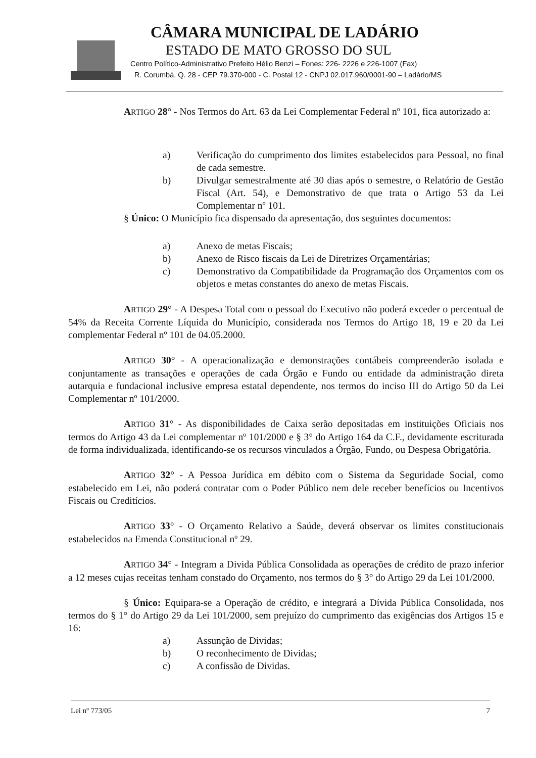CÂMARA MUNICIPAL DE LADÁRIO
ESTADO DE MATO GROSSO DO SUL
Centro Político-Administrativo Prefeito Hélio Benzi – Fones: 226- 2226 e 226-1007 (Fax)
R. Corumbá, Q. 28 - CEP 79.370-000 - C. Postal 12 - CNPJ 02.017.960/0001-90 – Ladário/MS
ARTIGO 28° - Nos Termos do Art. 63 da Lei Complementar Federal nº 101, fica autorizado a:
a) Verificação do cumprimento dos limites estabelecidos para Pessoal, no final de cada semestre.
b) Divulgar semestralmente até 30 dias após o semestre, o Relatório de Gestão Fiscal (Art. 54), e Demonstrativo de que trata o Artigo 53 da Lei Complementar nº 101.
§ Único: O Município fica dispensado da apresentação, dos seguintes documentos:
a) Anexo de metas Fiscais;
b) Anexo de Risco fiscais da Lei de Diretrizes Orçamentárias;
c) Demonstrativo da Compatibilidade da Programação dos Orçamentos com os objetos e metas constantes do anexo de metas Fiscais.
ARTIGO 29° - A Despesa Total com o pessoal do Executivo não poderá exceder o percentual de 54% da Receita Corrente Líquida do Município, considerada nos Termos do Artigo 18, 19 e 20 da Lei complementar Federal nº 101 de 04.05.2000.
ARTIGO 30° - A operacionalização e demonstrações contábeis compreenderão isolada e conjuntamente as transações e operações de cada Órgão e Fundo ou entidade da administração direta autarquia e fundacional inclusive empresa estatal dependente, nos termos do inciso III do Artigo 50 da Lei Complementar nº 101/2000.
ARTIGO 31° - As disponibilidades de Caixa serão depositadas em instituições Oficiais nos termos do Artigo 43 da Lei complementar nº 101/2000 e § 3° do Artigo 164 da C.F., devidamente escriturada de forma individualizada, identificando-se os recursos vinculados a Órgão, Fundo, ou Despesa Obrigatória.
ARTIGO 32° - A Pessoa Jurídica em débito com o Sistema da Seguridade Social, como estabelecido em Lei, não poderá contratar com o Poder Público nem dele receber benefícios ou Incentivos Fiscais ou Creditícios.
ARTIGO 33° - O Orçamento Relativo a Saúde, deverá observar os limites constitucionais estabelecidos na Emenda Constitucional nº 29.
ARTIGO 34° - Integram a Divida Pública Consolidada as operações de crédito de prazo inferior a 12 meses cujas receitas tenham constado do Orçamento, nos termos do § 3° do Artigo 29 da Lei 101/2000.
§ Único: Equipara-se a Operação de crédito, e integrará a Dívida Pública Consolidada, nos termos do § 1° do Artigo 29 da Lei 101/2000, sem prejuízo do cumprimento das exigências dos Artigos 15 e 16:
a) Assunção de Dividas;
b) O reconhecimento de Dividas;
c) A confissão de Dividas.
Lei nº 773/05 7